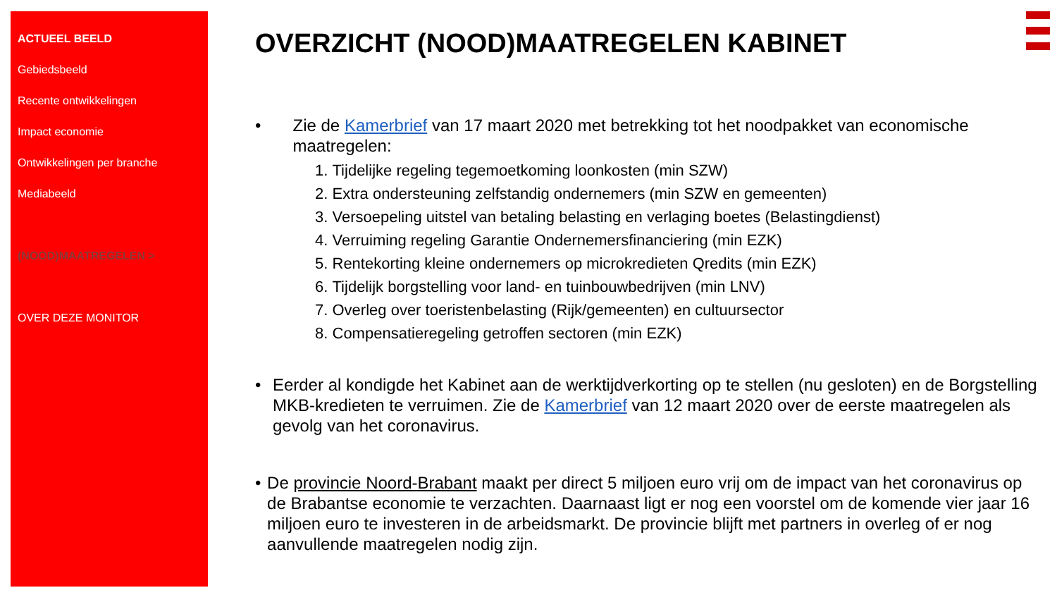ACTUEEL BEELD
Gebiedsbeeld
Recente ontwikkelingen
Impact economie
Ontwikkelingen per branche
Mediabeeld
(NOOD)MAATREGELEN >
OVER DEZE MONITOR
OVERZICHT (NOOD)MAATREGELEN KABINET
• Zie de Kamerbrief van 17 maart 2020 met betrekking tot het noodpakket van economische maatregelen:
1. Tijdelijke regeling tegemoetkoming loonkosten (min SZW)
2. Extra ondersteuning zelfstandig ondernemers (min SZW en gemeenten)
3. Versoepeling uitstel van betaling belasting en verlaging boetes (Belastingdienst)
4. Verruiming regeling Garantie Ondernemersfinanciering (min EZK)
5. Rentekorting kleine ondernemers op microkredieten Qredits (min EZK)
6. Tijdelijk borgstelling voor land- en tuinbouwbedrijven (min LNV)
7. Overleg over toeristenbelasting (Rijk/gemeenten) en cultuursector
8. Compensatieregeling getroffen sectoren (min EZK)
• Eerder al kondigde het Kabinet aan de werktijdverkorting op te stellen (nu gesloten) en de Borgstelling MKB-kredieten te verruimen. Zie de Kamerbrief van 12 maart 2020 over de eerste maatregelen als gevolg van het coronavirus.
• De provincie Noord-Brabant maakt per direct 5 miljoen euro vrij om de impact van het coronavirus op de Brabantse economie te verzachten. Daarnaast ligt er nog een voorstel om de komende vier jaar 16 miljoen euro te investeren in de arbeidsmarkt. De provincie blijft met partners in overleg of er nog aanvullende maatregelen nodig zijn.